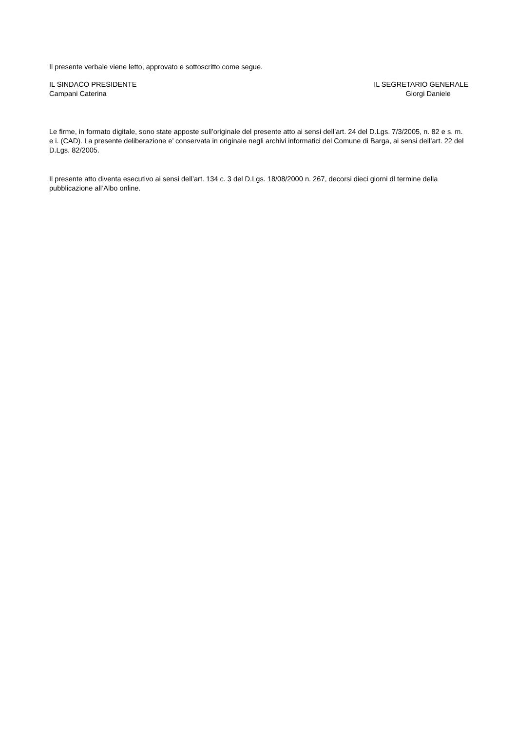Il presente verbale viene letto, approvato e sottoscritto come segue.
IL SINDACO PRESIDENTE
Campani Caterina
IL SEGRETARIO GENERALE
Giorgi Daniele
Le firme, in formato digitale, sono state apposte sull’originale del presente atto ai sensi dell’art. 24 del D.Lgs. 7/3/2005, n. 82 e s. m. e i. (CAD). La presente deliberazione e’ conservata in originale negli archivi informatici del Comune di Barga, ai sensi dell’art. 22 del D.Lgs. 82/2005.
Il presente atto diventa esecutivo ai sensi dell’art. 134 c. 3 del D.Lgs. 18/08/2000 n. 267, decorsi dieci giorni dl termine della pubblicazione all’Albo online.